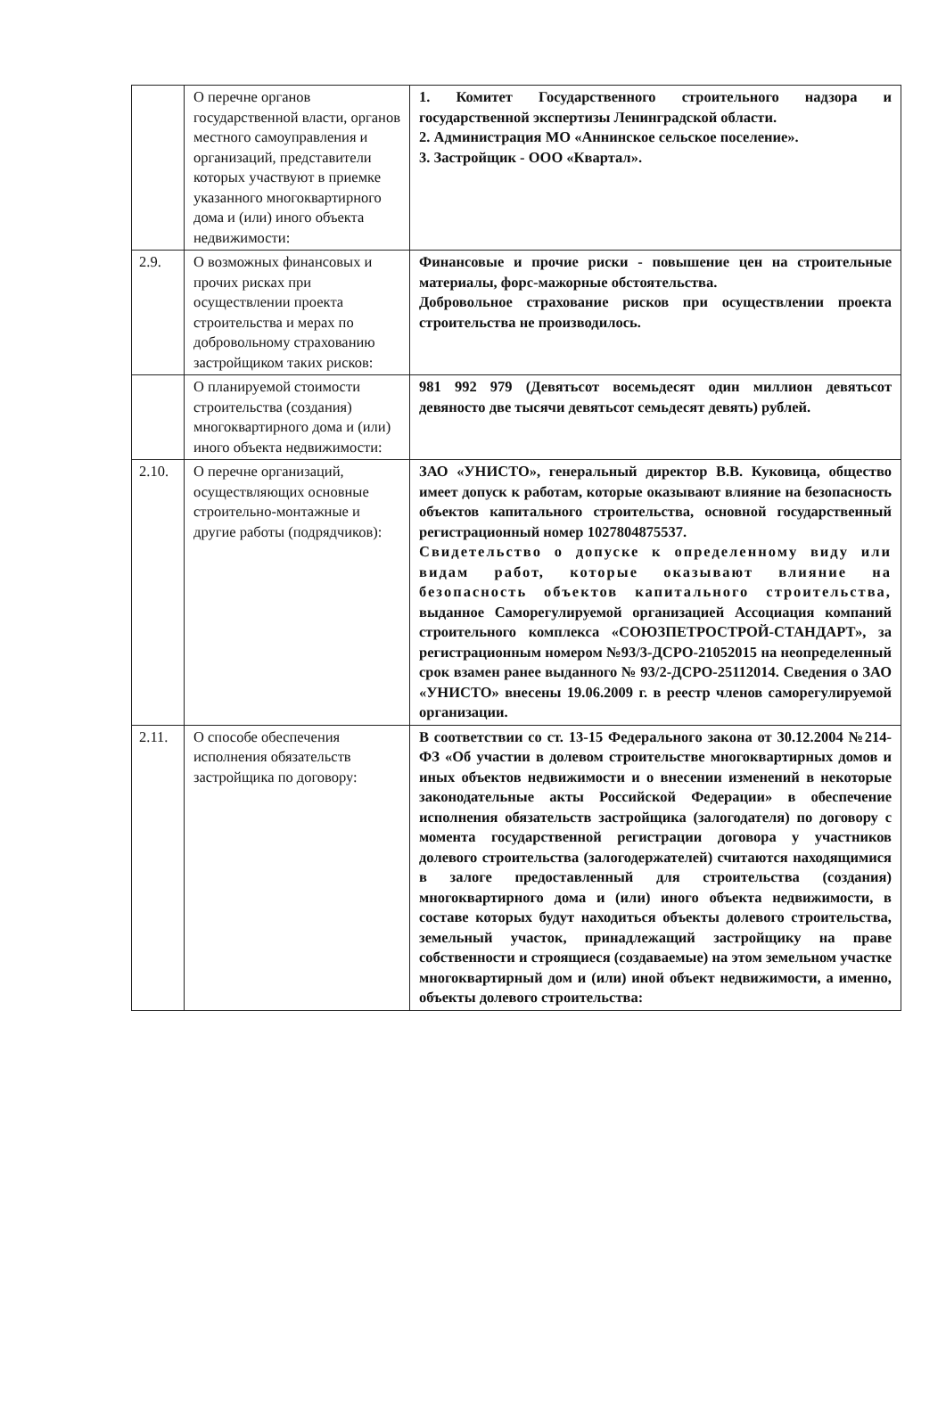| | О перечне органов государственной власти, органов местного самоуправления и организаций, представители которых участвуют в приемке указанного многоквартирного дома и (или) иного объекта недвижимости: | 1. Комитет Государственного строительного надзора и государственной экспертизы Ленинградской области. 2. Администрация МО «Аннинское сельское поселение». 3. Застройщик - ООО «Квартал». |
| 2.9. | О возможных финансовых и прочих рисках при осуществлении проекта строительства и мерах по добровольному страхованию застройщиком таких рисков: | Финансовые и прочие риски - повышение цен на строительные материалы, форс-мажорные обстоятельства. Добровольное страхование рисков при осуществлении проекта строительства не производилось. |
| | О планируемой стоимости строительства (создания) многоквартирного дома и (или) иного объекта недвижимости: | 981 992 979 (Девятьсот восемьдесят один миллион девятьсот девяносто две тысячи девятьсот семьдесят девять) рублей. |
| 2.10. | О перечне организаций, осуществляющих основные строительно-монтажные и другие работы (подрядчиков): | ЗАО «УНИСТО», генеральный директор В.В. Куковица, общество имеет допуск к работам, которые оказывают влияние на безопасность объектов капитального строительства, основной государственный регистрационный номер 1027804875537. Свидетельство о допуске к определенному виду или видам работ, которые оказывают влияние на безопасность объектов капитального строительства, выданное Саморегулируемой организацией Ассоциация компаний строительного комплекса «СОЮЗПЕТРОСТРОЙ-СТАНДАРТ», за регистрационным номером №93/3-ДСРО-21052015 на неопределенный срок взамен ранее выданного № 93/2-ДСРО-25112014. Сведения о ЗАО «УНИСТО» внесены 19.06.2009 г. в реестр членов саморегулируемой организации. |
| 2.11. | О способе обеспечения исполнения обязательств застройщика по договору: | В соответствии со ст. 13-15 Федерального закона от 30.12.2004 №214-ФЗ «Об участии в долевом строительстве многоквартирных домов и иных объектов недвижимости и о внесении изменений в некоторые законодательные акты Российской Федерации» в обеспечение исполнения обязательств застройщика (залогодателя) по договору с момента государственной регистрации договора у участников долевого строительства (залогодержателей) считаются находящимися в залоге предоставленный для строительства (создания) многоквартирного дома и (или) иного объекта недвижимости, в составе которых будут находиться объекты долевого строительства, земельный участок, принадлежащий застройщику на праве собственности и строящиеся (создаваемые) на этом земельном участке многоквартирный дом и (или) иной объект недвижимости, а именно, объекты долевого строительства: |